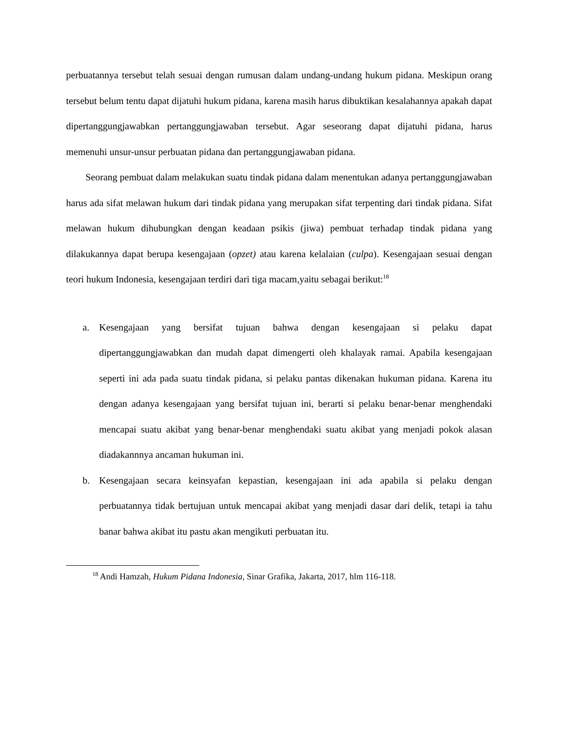perbuatannya tersebut telah sesuai dengan rumusan dalam undang-undang hukum pidana. Meskipun orang tersebut belum tentu dapat dijatuhi hukum pidana, karena masih harus dibuktikan kesalahannya apakah dapat dipertanggungjawabkan pertanggungjawaban tersebut. Agar seseorang dapat dijatuhi pidana, harus memenuhi unsur-unsur perbuatan pidana dan pertanggungjawaban pidana.
Seorang pembuat dalam melakukan suatu tindak pidana dalam menentukan adanya pertanggungjawaban harus ada sifat melawan hukum dari tindak pidana yang merupakan sifat terpenting dari tindak pidana. Sifat melawan hukum dihubungkan dengan keadaan psikis (jiwa) pembuat terhadap tindak pidana yang dilakukannya dapat berupa kesengajaan (opzet) atau karena kelalaian (culpa). Kesengajaan sesuai dengan teori hukum Indonesia, kesengajaan terdiri dari tiga macam,yaitu sebagai berikut:<sup>18</sup>
a. Kesengajaan yang bersifat tujuan bahwa dengan kesengajaan si pelaku dapat dipertanggungjawabkan dan mudah dapat dimengerti oleh khalayak ramai. Apabila kesengajaan seperti ini ada pada suatu tindak pidana, si pelaku pantas dikenakan hukuman pidana. Karena itu dengan adanya kesengajaan yang bersifat tujuan ini, berarti si pelaku benar-benar menghendaki mencapai suatu akibat yang benar-benar menghendaki suatu akibat yang menjadi pokok alasan diadakannnya ancaman hukuman ini.
b. Kesengajaan secara keinsyafan kepastian, kesengajaan ini ada apabila si pelaku dengan perbuatannya tidak bertujuan untuk mencapai akibat yang menjadi dasar dari delik, tetapi ia tahu banar bahwa akibat itu pastu akan mengikuti perbuatan itu.
<sup>18</sup> Andi Hamzah, Hukum Pidana Indonesia, Sinar Grafika, Jakarta, 2017, hlm 116-118.